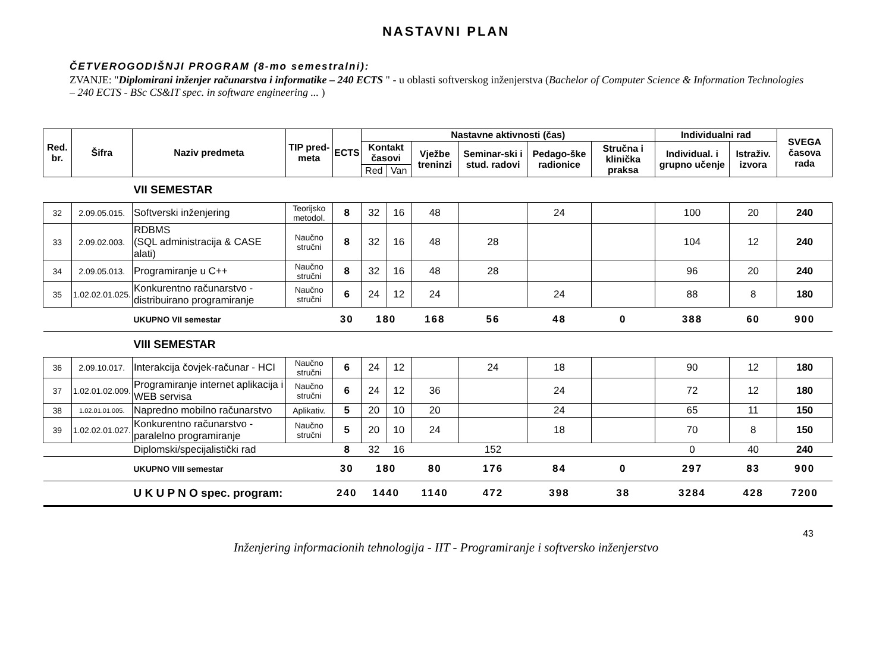NASTAVNI PLAN
ČETVEROGODIŠNJI PROGRAM (8-mo semestralni):
ZVANJE: "Diplomirani inženjer računarstva i informatike – 240 ECTS " - u oblasti softverskog inženjerstva (Bachelor of Computer Science & Information Technologies – 240 ECTS - BSc CS&IT spec. in software engineering ... )
| Red. br. | Šifra | Naziv predmeta | TIP pred-meta | ECTS | Nastavne aktivnosti (čas) | | | | | | Individualni rad | | SVEGA časova rada |
| --- | --- | --- | --- | --- | --- | --- | --- | --- | --- | --- | --- | --- | --- |
| | | | | | Kontakt časovi | | Vježbe treninzi | Seminar-ski i stud. radovi | Pedago-ške radionice | Stručna i klinička praksa | Individual. i grupno učenje | Istraživ. izvora | |
| | | | | | Red | Van | | | | | | | |
| | | VII SEMESTAR | | | | | | | | | | | |
| 32 | 2.09.05.015. | Softverski inženjering | Teorijsko metodol. | 8 | 32 | 16 | 48 | | 24 | | 100 | 20 | 240 |
| 33 | 2.09.02.003. | RDBMS (SQL administracija & CASE alati) | Naučno stručni | 8 | 32 | 16 | 48 | 28 | | | 104 | 12 | 240 |
| 34 | 2.09.05.013. | Programiranje u C++ | Naučno stručni | 8 | 32 | 16 | 48 | 28 | | | 96 | 20 | 240 |
| 35 | 1.02.02.01.025. | Konkurentno računarstvo - distribuirano programiranje | Naučno stručni | 6 | 24 | 12 | 24 | | 24 | | 88 | 8 | 180 |
| | | UKUPNO VII semestar | | 30 | 180 | | 168 | 56 | 48 | 0 | 388 | 60 | 900 |
| | | VIII SEMESTAR | | | | | | | | | | | |
| 36 | 2.09.10.017. | Interakcija čovjek-računar - HCI | Naučno stručni | 6 | 24 | 12 | | 24 | 18 | | 90 | 12 | 180 |
| 37 | 1.02.01.02.009. | Programiranje internet aplikacija i WEB servisa | Naučno stručni | 6 | 24 | 12 | 36 | | 24 | | 72 | 12 | 180 |
| 38 | 1.02.01.01.005. | Napredno mobilno računarstvo | Aplikativ. | 5 | 20 | 10 | 20 | | 24 | | 65 | 11 | 150 |
| 39 | 1.02.02.01.027. | Konkurentno računarstvo - paralelno programiranje | Naučno stručni | 5 | 20 | 10 | 24 | | 18 | | 70 | 8 | 150 |
| | | Diplomski/specijalistički rad | | 8 | 32 | 16 | | 152 | | | 0 | 40 | 240 |
| | | UKUPNO VIII semestar | | 30 | 180 | | 80 | 176 | 84 | 0 | 297 | 83 | 900 |
| | | U K U P N O spec. program: | | 240 | 1440 | | 1140 | 472 | 398 | 38 | 3284 | 428 | 7200 |
43
Inženjering informacionih tehnologija - IIT - Programiranje i softversko inženjerstvo